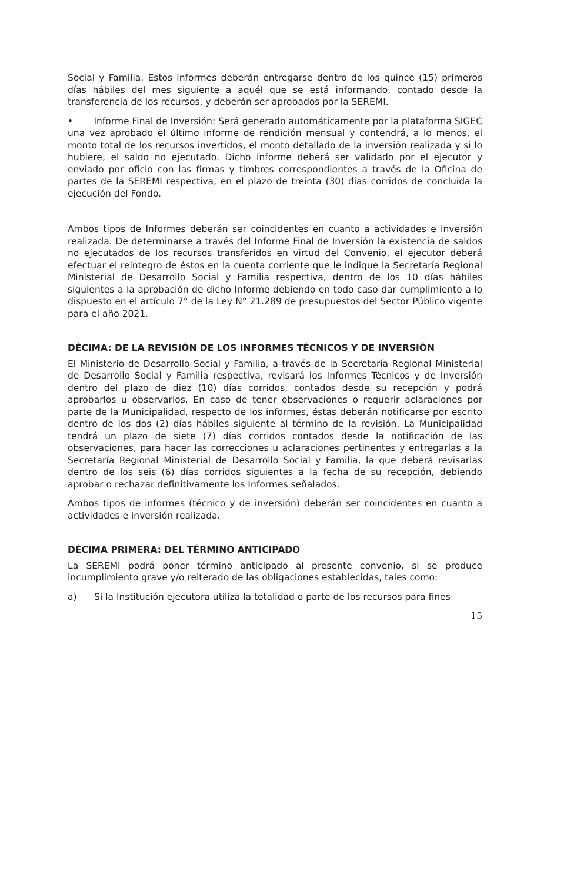Social y Familia. Estos informes deberán entregarse dentro de los quince (15) primeros días hábiles del mes siguiente a aquél que se está informando, contado desde la transferencia de los recursos, y deberán ser aprobados por la SEREMI.
• Informe Final de Inversión: Será generado automáticamente por la plataforma SIGEC una vez aprobado el último informe de rendición mensual y contendrá, a lo menos, el monto total de los recursos invertidos, el monto detallado de la inversión realizada y si lo hubiere, el saldo no ejecutado. Dicho informe deberá ser validado por el ejecutor y enviado por oficio con las firmas y timbres correspondientes a través de la Oficina de partes de la SEREMI respectiva, en el plazo de treinta (30) días corridos de concluida la ejecución del Fondo.
Ambos tipos de Informes deberán ser coincidentes en cuanto a actividades e inversión realizada. De determinarse a través del Informe Final de Inversión la existencia de saldos no ejecutados de los recursos transferidos en virtud del Convenio, el ejecutor deberá efectuar el reintegro de éstos en la cuenta corriente que le indique la Secretaría Regional Ministerial de Desarrollo Social y Familia respectiva, dentro de los 10 días hábiles siguientes a la aprobación de dicho Informe debiendo en todo caso dar cumplimiento a lo dispuesto en el artículo 7° de la Ley N° 21.289 de presupuestos del Sector Público vigente para el año 2021.
DÉCIMA: DE LA REVISIÓN DE LOS INFORMES TÉCNICOS Y DE INVERSIÓN
El Ministerio de Desarrollo Social y Familia, a través de la Secretaría Regional Ministerial de Desarrollo Social y Familia respectiva, revisará los Informes Técnicos y de Inversión dentro del plazo de diez (10) días corridos, contados desde su recepción y podrá aprobarlos u observarlos. En caso de tener observaciones o requerir aclaraciones por parte de la Municipalidad, respecto de los informes, éstas deberán notificarse por escrito dentro de los dos (2) días hábiles siguiente al término de la revisión. La Municipalidad tendrá un plazo de siete (7) días corridos contados desde la notificación de las observaciones, para hacer las correcciones u aclaraciones pertinentes y entregarlas a la Secretaría Regional Ministerial de Desarrollo Social y Familia, la que deberá revisarlas dentro de los seis (6) días corridos siguientes a la fecha de su recepción, debiendo aprobar o rechazar definitivamente los Informes señalados.
Ambos tipos de informes (técnico y de inversión) deberán ser coincidentes en cuanto a actividades e inversión realizada.
DÉCIMA PRIMERA: DEL TÉRMINO ANTICIPADO
La SEREMI podrá poner término anticipado al presente convenio, si se produce incumplimiento grave y/o reiterado de las obligaciones establecidas, tales como:
a) Si la Institución ejecutora utiliza la totalidad o parte de los recursos para fines
15